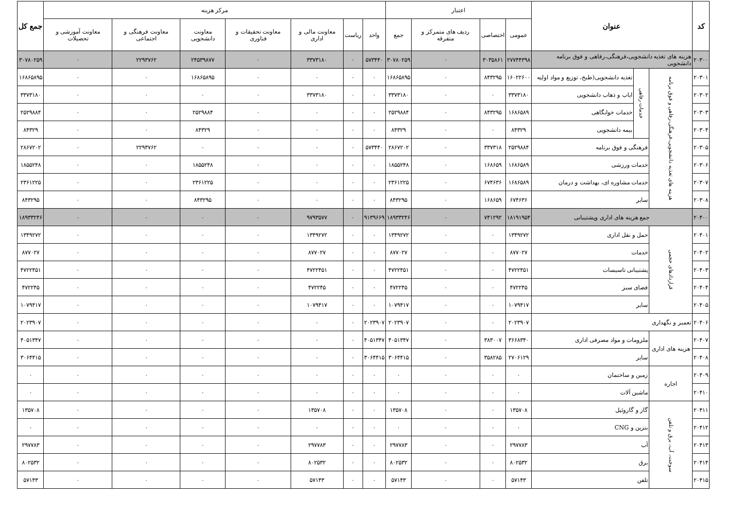| کد | عنوان | | | اعتبار | | | | مرکز هزینه | | | | | | | جمع کل |
| --- | --- | --- | --- | --- | --- | --- | --- | --- | --- | --- | --- | --- | --- | --- | --- |
| | | | | عمومی | اختصاصی | ردیف های متمرکز و متفرقه | جمع | واحد | ریاست | معاونت مالی و اداری | معاونت تحقیقات و فناوری | معاونت دانشجویی | معاونت فرهنگی و اجتماعی | معاونت آموزشی و تحصیلات | |
| ۲۰۳۰۰ | هزینه های تغذیه دانشجویی،فرهنگی،رفاهی و فوق برنامه دانشجویی | | | ۲۷۷۴۴۳۹۸ | ۳۰۳۵۸۶۱ | ۰ | ۳۰۷۸۰۲۵۹ | ۵۷۳۴۴۰ | ۰ | ۳۳۷۳۱۸۰ | ۰ | ۲۴۵۳۹۸۷۷ | ۲۲۹۳۷۶۲ | ۰ | ۳۰۷۸۰۲۵۹ |
| ۲۰۳۰۱ | هزینه های تغذیه دانشجویی،فرهنگی،رفاهی و فوق برنامه | خدمات رفاهی | تغذیه دانشجویی(طبخ، توزیع و مواد اولیه | ۱۶۰۲۲۶۰۰ | ۸۴۳۲۹۵ | ۰ | ۱۶۸۶۵۸۹۵ | ۰ | ۰ | ۰ | ۰ | ۱۶۸۶۵۸۹۵ | ۰ | ۰ | ۱۶۸۶۵۸۹۵ |
| ۲۰۳۰۲ | | | ایاب و ذهاب دانشجویی | ۳۳۷۳۱۸۰ | ۰ | ۰ | ۳۳۷۳۱۸۰ | ۰ | ۰ | ۳۳۷۳۱۸۰ | ۰ | ۰ | ۰ | ۰ | ۳۳۷۳۱۸۰ |
| ۲۰۳۰۳ | | | خدمات خوابگاهی | ۱۶۸۶۵۸۹ | ۸۴۳۲۹۵ | ۰ | ۲۵۲۹۸۸۴ | ۰ | ۰ | ۰ | ۰ | ۲۵۲۹۸۸۴ | ۰ | ۰ | ۲۵۲۹۸۸۴ |
| ۲۰۳۰۴ | | | بیمه دانشجویی | ۸۴۳۲۹ | ۰ | ۰ | ۸۴۳۲۹ | ۰ | ۰ | ۰ | ۰ | ۸۴۳۲۹ | ۰ | ۰ | ۸۴۳۲۹ |
| ۲۰۳۰۵ | | فرهنگی و فوق برنامه | | ۲۵۲۹۸۸۴ | ۳۳۷۳۱۸ | ۰ | ۲۸۶۷۲۰۲ | ۵۷۳۴۴۰ | ۰ | ۰ | ۰ | ۰ | ۲۲۹۳۷۶۲ | ۰ | ۲۸۶۷۲۰۲ |
| ۲۰۳۰۶ | | خدمات ورزشی | | ۱۶۸۶۵۸۹ | ۱۶۸۶۵۹ | ۰ | ۱۸۵۵۲۴۸ | ۰ | ۰ | ۰ | ۰ | ۱۸۵۵۲۴۸ | ۰ | ۰ | ۱۸۵۵۲۴۸ |
| ۲۰۳۰۷ | | خدمات مشاوره ای، بهداشت و درمان | | ۱۶۸۶۵۸۹ | ۶۷۴۶۳۶ | ۰ | ۲۳۶۱۲۲۵ | ۰ | ۰ | ۰ | ۰ | ۲۳۶۱۲۲۵ | ۰ | ۰ | ۲۳۶۱۲۲۵ |
| ۲۰۳۰۸ | | سایر | | ۶۷۴۶۳۶ | ۱۶۸۶۵۹ | ۰ | ۸۴۳۲۹۵ | ۰ | ۰ | ۰ | ۰ | ۸۴۳۲۹۵ | ۰ | ۰ | ۸۴۳۲۹۵ |
| ۲۰۴۰۰ | جمع هزینه های اداری وپشتیبانی | | | ۱۸۱۹۱۹۵۴ | ۷۴۱۲۹۲ | ۰ | ۱۸۹۳۳۲۴۶ | ۹۱۳۹۶۶۹ | ۰ | ۹۷۹۳۵۷۷ | ۰ | ۰ | ۰ | ۰ | ۱۸۹۳۳۲۴۶ |
| ۲۰۴۰۱ | قراردادهای حجمی | حمل و نقل اداری | | ۱۳۴۹۲۷۲ | ۰ | ۰ | ۱۳۴۹۲۷۲ | ۰ | ۰ | ۱۳۴۹۲۷۲ | ۰ | ۰ | ۰ | ۰ | ۱۳۴۹۲۷۲ |
| ۲۰۴۰۲ | | خدمات | | ۸۷۷۰۲۷ | ۰ | ۰ | ۸۷۷۰۲۷ | ۰ | ۰ | ۸۷۷۰۲۷ | ۰ | ۰ | ۰ | ۰ | ۸۷۷۰۲۷ |
| ۲۰۴۰۳ | | پشتیبانی تاسیسات | | ۴۷۲۲۴۵۱ | ۰ | ۰ | ۴۷۲۲۴۵۱ | ۰ | ۰ | ۴۷۲۲۴۵۱ | ۰ | ۰ | ۰ | ۰ | ۴۷۲۲۴۵۱ |
| ۲۰۴۰۴ | | فضای سبز | | ۴۷۲۲۴۵ | ۰ | ۰ | ۴۷۲۲۴۵ | ۰ | ۰ | ۴۷۲۲۴۵ | ۰ | ۰ | ۰ | ۰ | ۴۷۲۲۴۵ |
| ۲۰۴۰۵ | | سایر | | ۱۰۷۹۴۱۷ | ۰ | ۰ | ۱۰۷۹۴۱۷ | ۰ | ۰ | ۱۰۷۹۴۱۷ | ۰ | ۰ | ۰ | ۰ | ۱۰۷۹۴۱۷ |
| ۲۰۴۰۶ | تعمیر و نگهداری | | | ۲۰۲۳۹۰۷ | ۰ | ۰ | ۲۰۲۳۹۰۷ | ۲۰۲۳۹۰۷ | ۰ | ۰ | ۰ | ۰ | ۰ | ۰ | ۲۰۲۳۹۰۷ |
| ۲۰۴۰۷ | هزینه های اداری | ملزومات و مواد مصرفی اداری | | ۳۶۶۸۳۴۰ | ۳۸۳۰۰۷ | ۰ | ۴۰۵۱۳۴۷ | ۴۰۵۱۳۴۷ | ۰ | ۰ | ۰ | ۰ | ۰ | ۰ | ۴۰۵۱۳۴۷ |
| ۲۰۴۰۸ | | سایر | | ۲۷۰۶۱۲۹ | ۳۵۸۲۸۵ | ۰ | ۳۰۶۴۴۱۵ | ۳۰۶۴۴۱۵ | ۰ | ۰ | ۰ | ۰ | ۰ | ۰ | ۳۰۶۴۴۱۵ |
| ۲۰۴۰۹ | اجاره | زمین و ساختمان | | ۰ | ۰ | ۰ | ۰ | ۰ | ۰ | ۰ | ۰ | ۰ | ۰ | ۰ | ۰ |
| ۲۰۴۱۰ | | ماشین آلات | | ۰ | ۰ | ۰ | ۰ | ۰ | ۰ | ۰ | ۰ | ۰ | ۰ | ۰ | ۰ |
| ۲۰۴۱۱ | سوخت، آب، برق و تلفن | گاز و گازوئیل | | ۱۳۵۷۰۸ | ۰ | ۰ | ۱۳۵۷۰۸ | ۰ | ۰ | ۱۳۵۷۰۸ | ۰ | ۰ | ۰ | ۰ | ۱۳۵۷۰۸ |
| ۲۰۴۱۲ | | بنزین و CNG | | ۰ | ۰ | ۰ | ۰ | ۰ | ۰ | ۰ | ۰ | ۰ | ۰ | ۰ | ۰ |
| ۲۰۴۱۳ | | آب | | ۲۹۷۷۸۳ | ۰ | ۰ | ۲۹۷۷۸۳ | ۰ | ۰ | ۲۹۷۷۸۳ | ۰ | ۰ | ۰ | ۰ | ۲۹۷۷۸۳ |
| ۲۰۴۱۴ | | برق | | ۸۰۲۵۳۲ | ۰ | ۰ | ۸۰۲۵۳۲ | ۰ | ۰ | ۸۰۲۵۳۲ | ۰ | ۰ | ۰ | ۰ | ۸۰۲۵۳۲ |
| ۲۰۴۱۵ | | تلفن | | ۵۷۱۴۳ | ۰ | ۰ | ۵۷۱۴۳ | ۰ | ۰ | ۵۷۱۴۳ | ۰ | ۰ | ۰ | ۰ | ۵۷۱۴۳ |